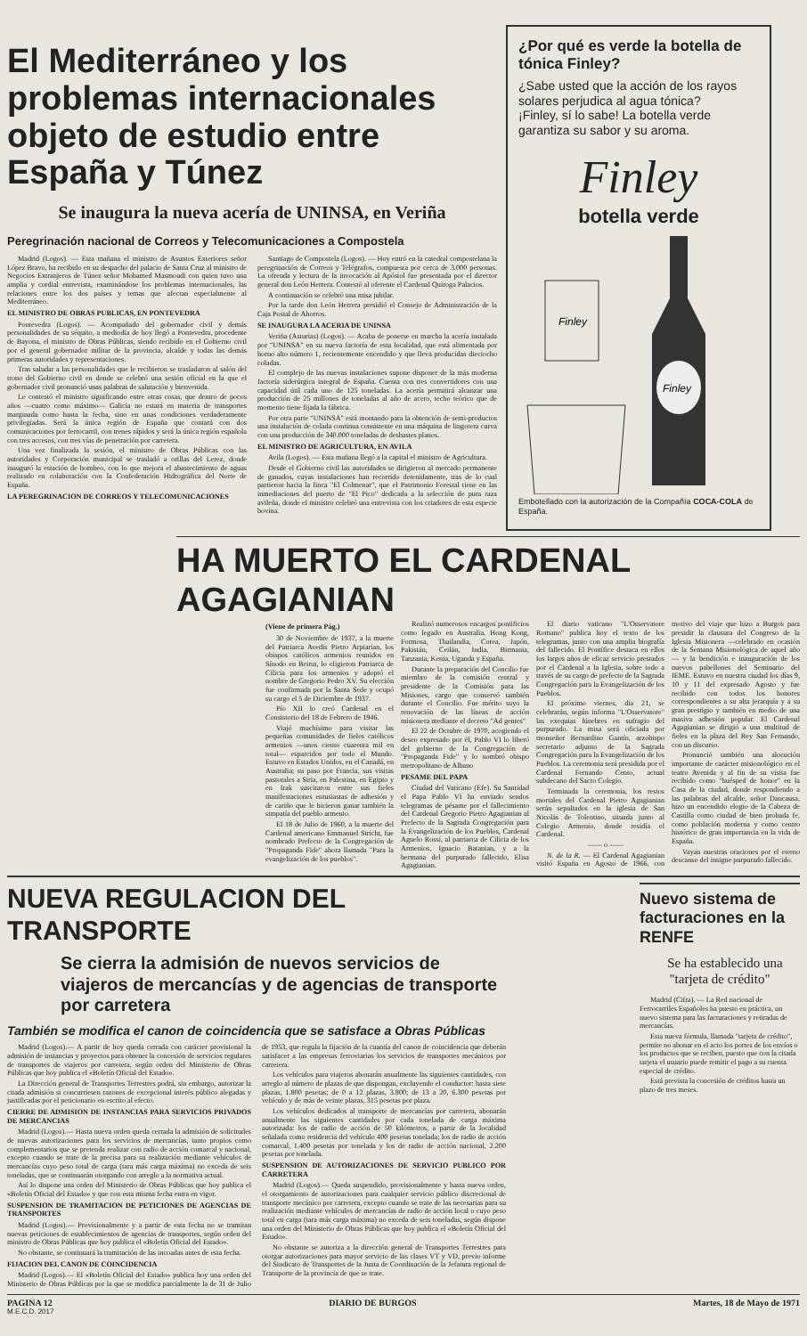El Mediterráneo y los problemas internacionales objeto de estudio entre España y Túnez
Se inaugura la nueva acería de UNINSA, en Veriña
Peregrinación nacional de Correos y Telecomunicaciones a Compostela
Madrid (Logos). — Esta mañana el ministro de Asuntos Exteriores señor López Bravo, ha recibido en su despacho del palacio de Santa Cruz al ministro de Negocios Extranjeros de Túnez señor Mohamed Masmoudi con quien tuvo una amplia y cordial entrevista, examinándose los problemas internacionales, las relaciones entre los dos países y temas que afectan especialmente al Mediterráneo.
EL MINISTRO DE OBRAS PUBLICAS, EN PONTEVEDRA
Pontevedra (Logos). — Acompañado del gobernador civil y demás personalidades de su séquito, a mediodía de hoy llegó a Pontevedra, procedente de Bayona, el ministro de Obras Públicas, siendo recibido en el Gobierno civil por el general gobernador militar de la provincia, alcalde y todas las demás primeras autoridades y representaciones.
Tras saludar a las personalidades que le recibieron se trasladaron al salón del trono del Gobierno civil en donde se celebró una sesión oficial en la que el gobernador civil pronunció unas palabras de salutación y bienvenida.
Le contestó el ministro significando entre otras cosas, que dentro de pocos años —cuatro como máximo— Galicia no estará en materia de transportes marginada como hasta la fecha, sino en unas condiciones verdaderamente privilegiadas. Será la única región de España que contará con dos comunicaciones por ferrocarril, con trenes rápidos y será la única región española con tres accesos, con tres vías de penetración por carretera.
Una vez finalizada la sesión, el ministro de Obras Públicas con las autoridades y Corporación municipal se trasladó a orillas del Lerez, donde inauguró la estación de bombeo, con lo que mejora el abastecimiento de aguas realizado en colaboración con la Confederación Hidrográfica del Norte de España.
LA PEREGRINACION DE CORREOS Y TELECOMUNICACIONES
Santiago de Compostela (Logos). — Hoy entró en la catedral compostelana la peregrinación de Correos y Telégrafos, compuesta por cerca de 3.000 personas. La ofrenda y lectura de la invocación al Apóstol fue presentada por el director general don León Herrera. Contestó al oferente el Cardenal Quiroga Palacios.
A continuación se celebró una misa jubilar.
Por la tarde don León Herrera presidió el Consejo de Administración de la Caja Postal de Ahorros.
SE INAUGURA LA ACERIA DE UNINSA
Veriña (Asturias) (Logos). — Acaba de ponerse en marcha la acería instalada por "UNINSA" en su nueva factoría de esta localidad, que está alimentada por horno alto número 1, recientemente encendido y que lleva producidas dieciocho coladas.
El complejo de las nuevas instalaciones supone disponer de la más moderna factoría siderúrgica integral de España. Cuenta con tres convertidores con una capacidad útil cada uno de 125 toneladas. La acería permitirá alcanzar una producción de 25 millones de toneladas al año de acero, techo teórico que de momento tiene fijada la fábrica.
Por otra parte "UNINSA" está montando para la obtención de semi-productos una instalación de colada continua consistente en una máquina de lingotera curva con una producción de 340.000 toneladas de desbastes planos.
EL MINISTRO DE AGRICULTURA, EN AVILA
Avila (Logos). — Esta mañana llegó a la capital el ministro de Agricultura.
Desde el Gobierno civil las autoridades se dirigieron al mercado permanente de ganados, cuyas instalaciones han recorrido detenidamente, tras de lo cual partieron hacia la finca "El Colmenar", que el Patrimonio Forestal tiene en las inmediaciones del puerto de "El Pico" dedicada a la selección de pura raza avileña, donde el ministro celebró una entrevista con los criadores de esta especie bovina.
¿Por qué es verde la botella de tónica Finley?
¿Sabe usted que la acción de los rayos solares perjudica al agua tónica?
¡Finley, sí lo sabe! La botella verde garantiza su sabor y su aroma.
Finley
botella verde
Finley
Finley
Embotellado con la autorización de la Compañía COCA-COLA de España.
HA MUERTO EL CARDENAL AGAGIANIAN
(Viene de primera Pág.)
30 de Noviembre de 1937, a la muerte del Patriarca Avedis Pietro Arpiarian, los obispos católicos armenios reunidos en Sínodo en Beirut, lo eligieron Patriarca de Cilicia para los armenios y adoptó el nombre de Gregorio Pedro XV. Su elección fue confirmada por la Santa Sede y ocupó su cargo el 5 de Diciembre de 1937.
Pío XII lo creó Cardenal en el Consistorio del 18 de Febrero de 1946.
Viajó muchísimo para visitar las pequeñas comunidades de fieles católicos armenios —unos ciento cuarenta mil en total— esparcidos por todo el Mundo. Estuvo en Estados Unidos, en el Canadá, en Australia; su paso por Francia, sus visitas pastorales a Siria, en Palestina, en Egipto y en Irak suscitaron entre sus fieles manifestaciones entusiastas de adhesión y de cariño que le hicieron ganar también la simpatía del pueblo armenio.
El 18 de Julio de 1960, a la muerte del Cardenal americano Emmanuel Stricht, fue nombrado Prefecto de la Congregación de "Propaganda Fide" ahora llamada "Para la evangelización de los pueblos".
Realizó numerosos encargos pontificios como legado en Australia, Hong Kong, Formosa, Thailandia, Corea, Japón, Pakistán, Ceilán, India, Birmania, Tanzania, Kenia, Uganda y España.
Durante la preparación del Concilio fue miembro de la comisión central y presidente de la Comisión para las Misiones, cargo que conservó también durante el Concilio. Fue mérito suyo la renovación de las líneas de acción misionera mediante el decreto "Ad gentes"
El 22 de Octubre de 1970, acogiendo el deseo expresado por él, Pablo VI lo liberó del gobierno de la Congregación de "Propaganda Fide" y lo nombró obispo metropolitano de Albano
PESAME DEL PAPA
Ciudad del Vaticano (Efe). Su Santidad el Papa Pablo VI ha enviado sendos telegramas de pésame por el fallecimiento del Cardenal Gregorio Pietro Agagianian al Prefecto de la Sagrada Congregación para la Evangelización de los Pueblos, Cardenal Agnelo Rossi, al patriarca de Cilicia de los Armenios, Ignacio Batanian, y a la hermana del purpurado fallecido, Elisa Agagianian.
El diario vaticano "L'Osservatore Romano" publica hoy el texto de los telegramas, junto con una amplia biografía del fallecido. El Pontífice destaca en ellos los largos años de eficaz servicio prestados por el Cardenal a la Iglesia, sobre todo a través de su cargo de prefecto de la Sagrada Congregación para la Evangelización de los Pueblos.
El próximo viernes, día 21, se celebrarán, según informa "L'Osservatore" las exequias fúnebres en sufragio del purpurado. La misa será oficiada por monseñor Bernardino Gantín, arzobispo secretario adjunto de la Sagrada Congregación para la Evangelización de los Pueblos. La ceremonia será presidida por el Cardenal Fernando Cento, actual subdecano del Sacro Colegio.
Terminada la ceremonia, los restos mortales del Cardenal Pietro Agagianian serán sepultados en la iglesia de San Nicolás de Tolentino, situada junto al Colegio Armenio, donde residía el Cardenal.
—— o ——
N. de la R. — El Cardenal Agagianian visitó España en Agosto de 1966, con motivo del viaje que hizo a Burgos para presidir la clausura del Congreso de la Iglesia Misionera —celebrado en ocasión de la Semana Misionológica de aquel año— y la bendición e inauguración de los nuevos pabellones del Seminario del IEME. Estuvo en nuestra ciudad los días 9, 10 y 11 del expresado Agosto y fue recibido con todos los honores correspondientes a su alta jerarquía y a su gran prestigio y también en medio de una masiva adhesión popular. El Cardenal Agagianian se dirigió a una multitud de fieles en la plaza del Rey San Fernando, con un discurso.
Pronunció también una alocución importante de carácter misionológico en el teatro Avenida y al fin de su visita fue recibido como "huésped de honor" en la Casa de la ciudad, donde respondiendo a las palabras del alcalde, señor Dancausa, hizo un encendido elogio de la Cabeza de Castilla como ciudad de bien probada fe, como población moderna y como centro histórico de gran importancia en la vida de España.
Vayan nuestras oraciones por el eterno descanso del insigne purpurado fallecido.
NUEVA REGULACION DEL TRANSPORTE
Se cierra la admisión de nuevos servicios de viajeros de mercancías y de agencias de transporte por carretera
También se modifica el canon de coincidencia que se satisface a Obras Públicas
Madrid (Logos).— A partir de hoy queda cerrada con carácter provisional la admisión de instancias y proyectos para obtener la concesión de servicios regulares de transportes de viajeros por carretera, según orden del Ministerio de Obras Públicas que hoy publica el «Boletín Oficial del Estado».
La Dirección general de Transportes Terrestres podrá, sin embargo, autorizar la citada admisión si concurriesen razones de excepcional interés público alegadas y justificadas por el peticionario en escrito al efecto.
CIERRE DE ADMISION DE INSTANCIAS PARA SERVICIOS PRIVADOS DE MERCANCIAS
Madrid (Logos).— Hasta nueva orden queda cerrada la admisión de solicitudes de nuevas autorizaciones para los servicios de mercancías, tanto propios como complementarios que se pretenda realizar con radio de acción comarcal y nacional, excepto cuando se trate de la precisa para su realización mediante vehículos de mercancías cuyo peso total de carga (tara más carga máxima) no exceda de seis toneladas, que se continuarán otorgando con arreglo a la normativa actual.
Así lo dispone una orden del Ministerio de Obras Públicas que hoy publica el «Boletín Oficial del Estado» y que con esta misma fecha entra en vigor.
SUSPENSION DE TRAMITACION DE PETICIONES DE AGENCIAS DE TRANSPORTES
Madrid (Logos).— Provisionalmente y a partir de esta fecha no se tramitan nuevas peticiones de establecimientos de agencias de transportes, según orden del ministro de Obras Públicas que hoy publica el «Boletín Oficial del Estado».
No obstante, se continuará la tramitación de las incoadas antes de esta fecha.
FIJACION DEL CANON DE COINCIDENCIA
Madrid (Logos).— El «Boletín Oficial del Estado» publica hoy una orden del Ministerio de Obras Públicas por la que se modifica parcialmente la de 31 de Julio de 1953, que regula la fijación de la cuantía del canon de coincidencia que deberán satisfacer a las empresas ferroviarias los servicios de transportes mecánicos por carretera.
Los vehículos para viajeros abonarán anualmente las siguientes cantidades, con arreglo al número de plazas de que dispongan, excluyendo el conductor: hasta siete plazas, 1.800 pesetas; de 0 a 12 plazas, 3.800; de 13 a 20, 6.300 pesetas por vehículo y de más de veinte plazas, 315 pesetas por plaza.
Los vehículos dedicados al transporte de mercancías por carretera, abonarán anualmente las siguientes cantidades por cada tonelada de carga máxima autorizada: los de radio de acción de 50 kilómetros, a partir de la localidad señalada como residencia del vehículo 400 pesetas tonelada; los de radio de acción comarcal, 1.400 pesetas por tonelada y los de radio de acción nacional, 2.200 pesetas por tonelada.
SUSPENSION DE AUTORIZACIONES DE SERVICIO PUBLICO POR CARRETERA
Madrid (Logos).— Queda suspendido, provisionalmente y hasta nueva orden, el otorgamiento de autorizaciones para cualquier servicio público discrecional de transporte mecánico por carretera, excepto cuando se trate de las necesarias para su realización mediante vehículos de mercancías de radio de acción local o cuyo peso total en carga (tara más carga máxima) no exceda de seis toneladas, según dispone una orden del Ministerio de Obras Públicas que hoy publica el «Boletín Oficial del Estado».
No obstante se autoriza a la dirección general de Transportes Terrestres para otorgar autorizaciones para mayor servicio de las clases VT y VD, previo informe del Sindicato de Transportes de la Junta de Coordinación de la Jefatura regional de Transporte de la provincia de que se trate.
Nuevo sistema de facturaciones en la RENFE
Se ha establecido una "tarjeta de crédito"
Madrid (Cifra). — La Red nacional de Ferrocarriles Españoles ha puesto en práctica, un nuevo sistema para las facturaciones y retiradas de mercancías.
Esta nueva fórmula, llamada "tarjeta de crédito", permite no abonar en el acto los portes de los envíos o los productos que se reciben, puesto que con la citada tarjeta el usuario puede remitir el pago a su cuenta especial de crédito.
Está prevista la concesión de créditos hasta un plazo de tres meses.
PAGINA 12 DIARIO DE BURGOS Martes, 18 de Mayo de 1971
M.E.C.D. 2017